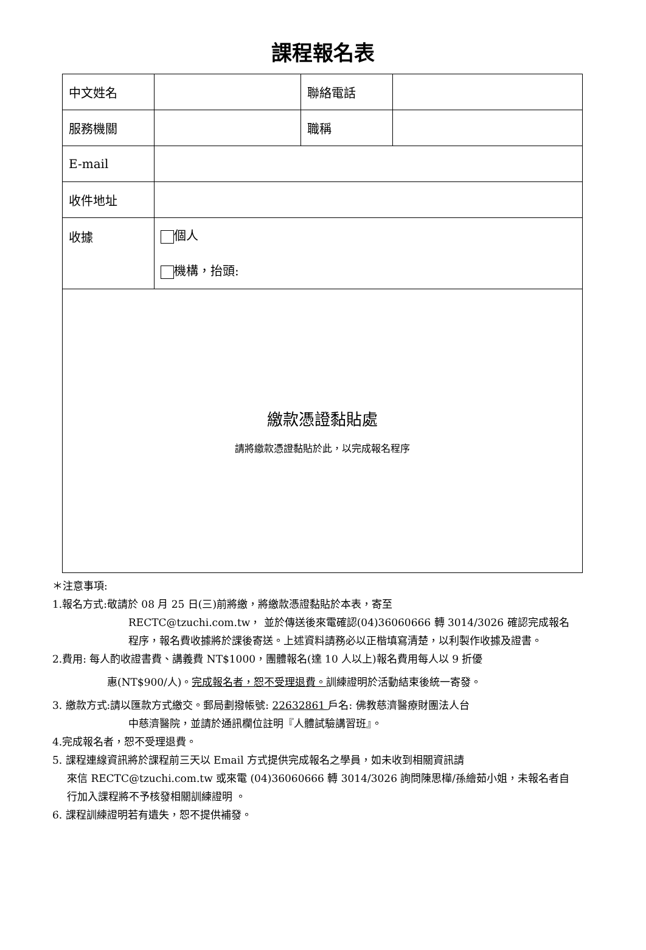課程報名表
| 中文姓名 | | 聯絡電話 | |
| 服務機關 | | 職稱 | |
| E-mail | | | |
| 收件地址 | | | |
| 收據 | 個人 機構，抬頭: | | |
| 繳款憑證黏貼處 請將繳款憑證黏貼於此，以完成報名程序 | | | |
＊注意事項:
1.報名方式:敬請於 08 月 25 日(三)前將繳，將繳款憑證黏貼於本表，寄至
RECTC@tzuchi.com.tw， 並於傳送後來電確認(04)36060666 轉 3014/3026 確認完成報名程序，報名費收據將於課後寄送。上述資料請務必以正楷填寫清楚，以利製作收據及證書。
2.費用: 每人酌收證書費、講義費 NT$1000，團體報名(達 10 人以上)報名費用每人以 9 折優
惠(NT$900/人)。完成報名者，恕不受理退費。訓練證明於活動結束後統一寄發。
3. 繳款方式:請以匯款方式繳交。郵局劃撥帳號: 22632861 戶名: 佛教慈濟醫療財團法人台
中慈濟醫院，並請於通訊欄位註明『人體試驗講習班』。
4.完成報名者，恕不受理退費。
5. 課程連線資訊將於課程前三天以 Email 方式提供完成報名之學員，如未收到相關資訊請
來信 RECTC@tzuchi.com.tw 或來電 (04)36060666 轉 3014/3026 詢問陳思樺/孫繪茹小姐，未報名者自行加入課程將不予核發相關訓練證明 。
6. 課程訓練證明若有遺失，恕不提供補發。